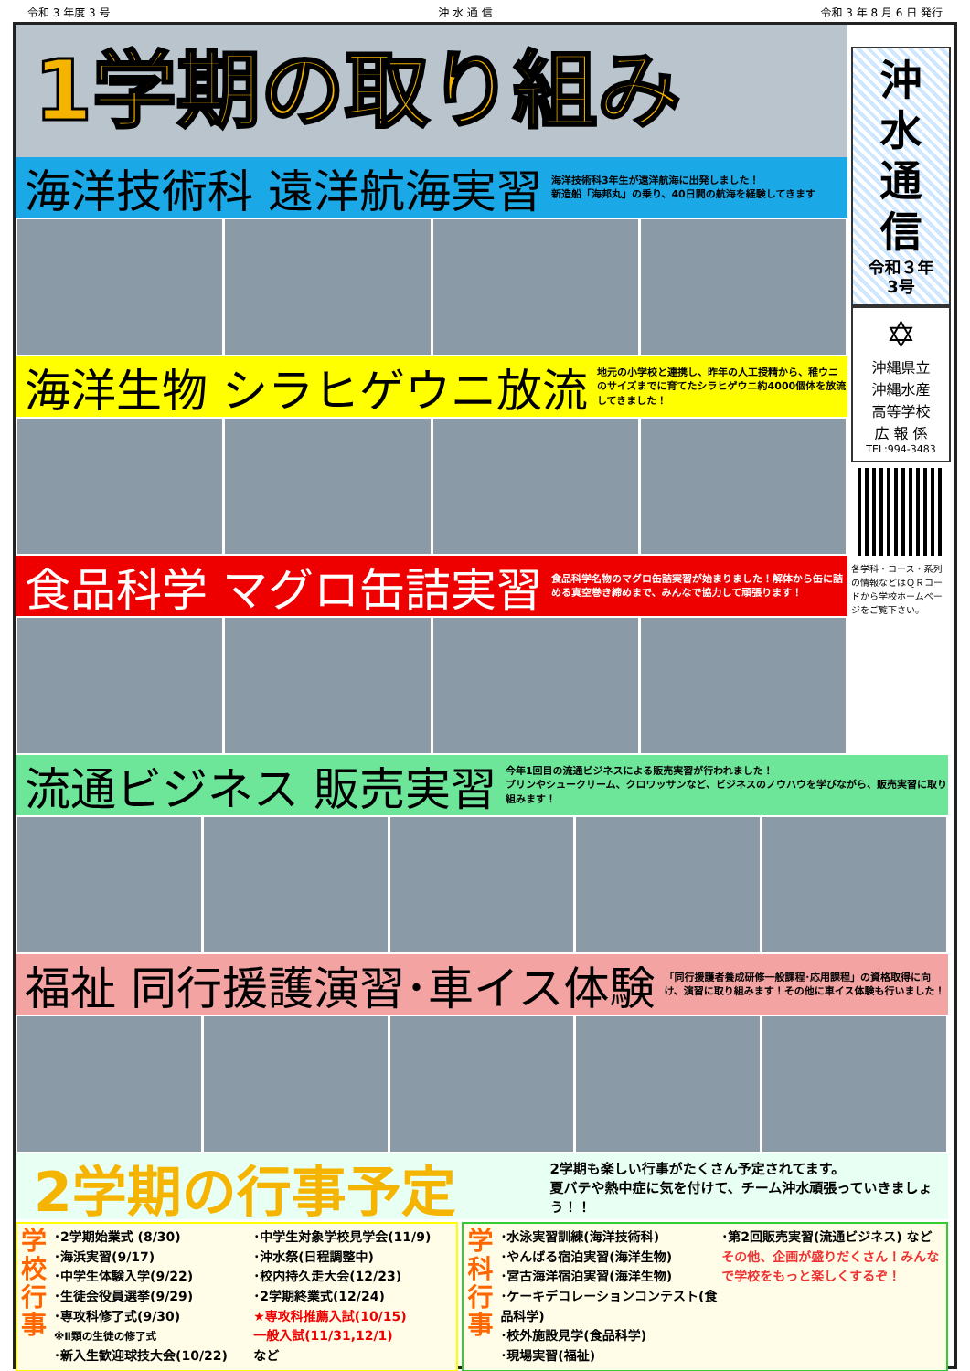令和 3 年度 3 号 沖 水 通 信 令和 3 年 8 月 6 日 発行
1学期の取り組み
海洋技術科 遠洋航海実習
海洋技術科3年生が遠洋航海に出発しました！
新造船「海邦丸」の乗り、40日間の航海を経験してきます
海洋生物 シラヒゲウニ放流
地元の小学校と連携し、昨年の人工授精から、稚ウニのサイズまでに育てたシラヒゲウニ約4000個体を放流してきました！
食品科学 マグロ缶詰実習
食品科学名物のマグロ缶詰実習が始まりました！解体から缶に詰める真空巻き締めまで、みんなで協力して頑張ります！
流通ビジネス 販売実習
今年1回目の流通ビジネスによる販売実習が行われました！
プリンやシュークリーム、クロワッサンなど、ビジネスのノウハウを学びながら、販売実習に取り組みます！
福祉 同行援護演習･車イス体験
「同行援護者養成研修一般課程･応用課程」の資格取得に向け、演習に取り組みます！その他に車イス体験も行いました！
2学期の行事予定
2学期も楽しい行事がたくさん予定されてます。
夏バテや熱中症に気を付けて、チーム沖水頑張っていきましょう！！
学校行事
･2学期始業式 (8/30)
･海浜実習(9/17)
･中学生体験入学(9/22)
･生徒会役員選挙(9/29)
･専攻科修了式(9/30)
※Ⅱ類の生徒の修了式
･新入生歓迎球技大会(10/22)
･中学生対象学校見学会(11/9)
･沖水祭(日程調整中)
･校内持久走大会(12/23)
･2学期終業式(12/24)
★専攻科推薦入試(10/15)
一般入試(11/31,12/1)
など
学科行事
･水泳実習訓練(海洋技術科)
･やんばる宿泊実習(海洋生物)
･宮古海洋宿泊実習(海洋生物)
･ケーキデコレーションコンテスト(食品科学)
･校外施設見学(食品科学)
･現場実習(福祉)
･第2回販売実習(流通ビジネス) など
その他、企画が盛りだくさん！みんなで学校をもっと楽しくするぞ！
沖
水
通
信
令和３年
3号
✡
沖縄県立
沖縄水産
高等学校
広 報 係
TEL:994-3483
各学科・コース・系列の情報などはＱＲコードから学校ホームページをご覧下さい。